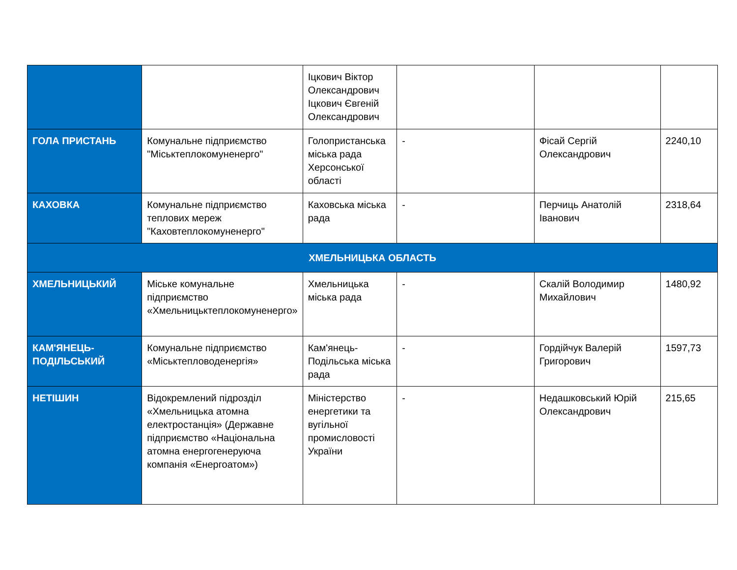| | | Іцкович Віктор Олександрович Іцкович Євгеній Олександрович | | | |
| ГОЛА ПРИСТАНЬ | Комунальне підприємство "Міськтеплокомуненерго" | Голопристанська міська рада Херсонської області | - | Фісай Сергій Олександрович | 2240,10 |
| КАХОВКА | Комунальне підприємство теплових мереж "Каховтеплокомуненерго" | Каховська міська рада | - | Перчиць Анатолій Іванович | 2318,64 |
| ХМЕЛЬНИЦЬКА ОБЛАСТЬ | | | | | |
| ХМЕЛЬНИЦЬКИЙ | Міське комунальне підприємство «Хмельницьктеплокомуненерго» | Хмельницька міська рада | - | Скалій Володимир Михайлович | 1480,92 |
| КАМ'ЯНЕЦЬ-ПОДІЛЬСЬКИЙ | Комунальне підприємство «Міськтепловоденергія» | Кам'янець-Подільська міська рада | - | Гордійчук Валерій Григорович | 1597,73 |
| НЕТІШИН | Відокремлений підрозділ «Хмельницька атомна електростанція» (Державне підприємство «Національна атомна енергогенеруюча компанія «Енергоатом») | Міністерство енергетики та вугільної промисловості України | - | Недашковський Юрій Олександрович | 215,65 |